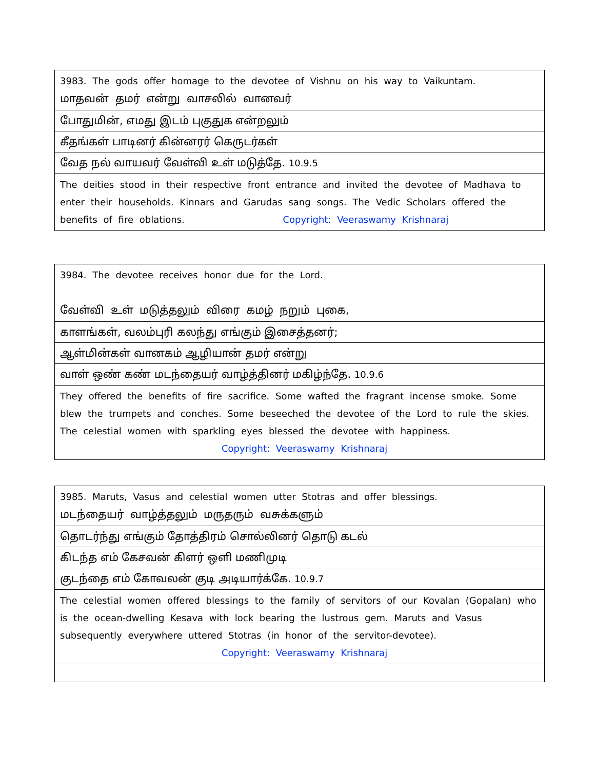| 3983. The gods offer homage to the devotee of Vishnu on his way to Vaikuntam. மாதவன் தமர் என்று வாசலில் வானவர் |
| போதுமின், எமது இடம் புகுதுக என்றலும் |
| கீதங்கள் பாடினர் கின்னரர் கெருடர்கள் |
| வேத நல் வாயவர் வேள்வி உள் மடுத்தே. 10.9.5 |
| The deities stood in their respective front entrance and invited the devotee of Madhava to enter their households. Kinnars and Garudas sang songs. The Vedic Scholars offered the benefits of fire oblations. Copyright: Veeraswamy Krishnaraj |
| 3984. The devotee receives honor due for the Lord. வேள்வி உள் மடுத்தலும் விரை கமழ் நறும் புகை, |
| காளங்கள், வலம்புரி கலந்து எங்கும் இசைத்தனர்; |
| ஆள்மின்கள் வானகம் ஆழியான் தமர் என்று |
| வாள் ஒண் கண் மடந்தையர் வாழ்த்தினர் மகிழ்ந்தே. 10.9.6 |
| They offered the benefits of fire sacrifice. Some wafted the fragrant incense smoke. Some blew the trumpets and conches. Some beseeched the devotee of the Lord to rule the skies. The celestial women with sparkling eyes blessed the devotee with happiness. Copyright: Veeraswamy Krishnaraj |
| 3985. Maruts, Vasus and celestial women utter Stotras and offer blessings. மடந்தையர் வாழ்த்தலும் மருதரும் வசுக்களும் |
| தொடர்ந்து எங்கும் தோத்திரம் சொல்லினர் தொடு கடல் |
| கிடந்த எம் கேசவன் கிளர் ஒளி மணிமுடி |
| குடந்தை எம் கோவலன் குடி அடியார்க்கே. 10.9.7 |
| The celestial women offered blessings to the family of servitors of our Kovalan (Gopalan) who is the ocean-dwelling Kesava with lock bearing the lustrous gem. Maruts and Vasus subsequently everywhere uttered Stotras (in honor of the servitor-devotee). Copyright: Veeraswamy Krishnaraj |